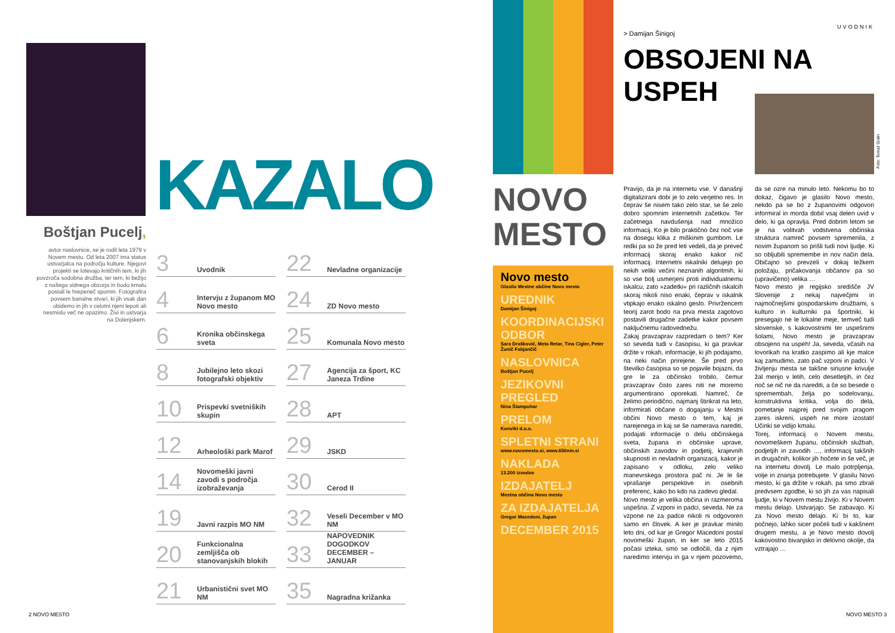Boštjan Pucelj,
avtor naslovnice, se je rodil leta 1979 v Novem mestu. Od leta 2007 ima status ustvarjalca na področju kulture. Njegovi projekti se lotevajo kritičnih tem, ki jih povzroča sodobna družba, ter tem, ki bežijo z našega vidnega obzorja in bodo kmalu postali le hrepeneč spomin. Fotografira povsem banalne stvari, ki jih vsak dan obidemo in jih v celotni njeni lepoti ali nesmislu več ne opazimo. Živi in ustvarja na Dolenjskem.
KAZALO
| 3 | Uvodnik |
| 4 | Intervju z županom MO Novo mesto |
| 6 | Kronika občinskega sveta |
| 8 | Jubilejno leto skozi fotografski objektiv |
| 10 | Prispevki svetniških skupin |
| 12 | Arheološki park Marof |
| 14 | Novomeški javni zavodi s področja izobraževanja |
| 19 | Javni razpis MO NM |
| 20 | Funkcionalna zemljišča ob stanovanjskih blokih |
| 21 | Urbanistični svet MO NM |
| 22 | Nevladne organizacije |
| 24 | ZD Novo mesto |
| 25 | Komunala Novo mesto |
| 27 | Agencija za šport, KC Janeza Trdine |
| 28 | APT |
| 29 | JSKD |
| 30 | Cerod II |
| 32 | Veseli December v MO NM |
| 33 | NAPOVEDNIK DOGODKOV DECEMBER – JANUAR |
| 35 | Nagradna križanka |
2 NOVO MESTO
NOVO
MESTO
Novo mesto
Glasilo Mestne občine Novo mesto
UREDNIK
Damijan Šinigoj
KOORDINACIJSKI ODBOR
Sara Drašković, Meta Retar, Tina Cigler, Peter Žunič Fabjančič
NASLOVNICA
Boštjan Pucelj
JEZIKOVNI PREGLED
Nina Štampohar
PRELOM
Konvikt d.o.o.
SPLETNI STRANI
www.novomesto.si, www.650nm.si
NAKLADA
13.200 izvodov
IZDAJATELJ
Mestna občina Novo mesto
ZA IZDAJATELJA
Gregor Macedoni, župan
DECEMBER 2015
UVODNIK
> Damijan Šinigoj
OBSOJENI NA USPEH
Foto: Tomaž Grdin
Pravijo, da je na internetu vse. V današnji digitalizirani dobi je to zelo verjetno res. In čeprav še nisem tako zelo star, se še zelo dobro spomnim internetnih začetkov. Ter začetnega navdušenja nad množico informacij. Ko je bilo praktično čez noč vse na dosegu klika z miškinim gumbom. Le redki pa so že pred leti vedeli, da je preveč informacij skoraj enako kakor nič informacij. Internetni iskalniki delujejo po nekih veliki večini neznanih algoritmih, ki so vse bolj usmerjeni proti individualnemu iskalcu, zato »zadetki« pri različnih iskalcih skoraj nikoli niso enaki, čeprav v iskalnik vtipkajo enako iskalno geslo. Privržencem teorij zarot bodo na prva mesta zagotovo postavili drugačne zadetke kakor povsem naključnemu radovednežu.
Zakaj pravzaprav razpredam o tem? Ker so seveda tudi v časopisu, ki ga pravkar držite v rokah, informacije, ki jih podajamo, na neki način prirejene. Še pred prvo številko časopisa so se pojavile bojazni, da gre le za občinsko trobilo, čemur pravzaprav čisto zares niti ne moremo argumentirano oporekati. Namreč, če želimo periodično, najmanj štirikrat na leto, informirati občane o dogajanju v Mestni občini Novo mesto o tem, kaj je narejenega in kaj se še namerava narediti, podajati informacije o delu občinskega sveta, župana in občinske uprave, občinskih zavodov in podjetij, krajevnih skupnosti in nevladnih organizacij, kakor je zapisano v odloku, zelo veliko manevrskega prostora pač ni. Je le še vprašanje perspektive in osebnih preferenc, kako bo kdo na zadevo gledal.
Novo mesto je velika občina in razmeroma uspešna. Z vzponi in padci, seveda. Ne za vzpone ne za padce nikoli ni odgovoren samo en človek. A ker je pravkar minilo leto dni, od kar je Gregor Macedoni postal novomeški župan, in ker se leto 2015 počasi izteka, smo se odločili, da z njim naredimo intervju in ga v njem pozovemo, da se ozre na minulo leto. Nekomu bo to dokaz, čigavo je glasilo Novo mesto, nekdo pa se bo z županovimi odgovori informiral in morda dobil vsaj delen uvid v delo, ki ga opravlja. Pred dobrim letom se je na volitvah vodstvena občinska struktura namreč povsem spremenila, z novim županom so prišli tudi novi ljudje. Ki so obljubili spremembe in nov način dela. Običajno so prevzeli v dokaj težkem položaju, pričakovanja občanov pa so (upravičeno) velika …
Novo mesto je regijsko središče JV Slovenije z nekaj največjimi in najmočnejšimi gospodarskimi družbami, s kulturo in kulturniki pa športniki, ki presegajo ne le lokalne meje, temveč tudi slovenske, s kakovostnimi ter uspešnimi šolami, Novo mesto je pravzaprav obsojeno na uspeh! Ja, seveda, včasih na lovorikah na kratko zaspimo ali kje malce kaj zamudimo, zato pač vzponi in padci. V življenju mesta se takšne sinusne krivulje žal merijo v letih, celo desetletjih, in čez noč se nič ne da narediti, a če so besede o spremembah, želja po sodelovanju, konstruktivna kritika, volja do dela, pometanje najprej pred svojim pragom zares iskreni, uspeh ne more izostati! Učinki se vidijo kmalu.
Torej, informacij o Novem mestu, novomeškem županu, občinskih službah, podjetjih in zavodih …, informacij takšnih in drugačnih, kolikor jih hočete in še več, je na internetu dovolj. Le malo potrpljenja, volje in znanja potrebujete. V glasilu Novo mesto, ki ga držite v rokah, pa smo zbrali predvsem zgodbe, ki so jih za vas napisali ljudje, ki v Novem mestu živijo. Ki v Novem mestu delajo. Ustvarjajo. Se zabavajo. Ki za Novo mesto delajo. Ki bi to, kar počnejo, lahko sicer počeli tudi v kakšnem drugem mestu, a je Novo mesto dovolj kakovostno bivanjsko in delovno okolje, da vztrajajo …
NOVO MESTO 3